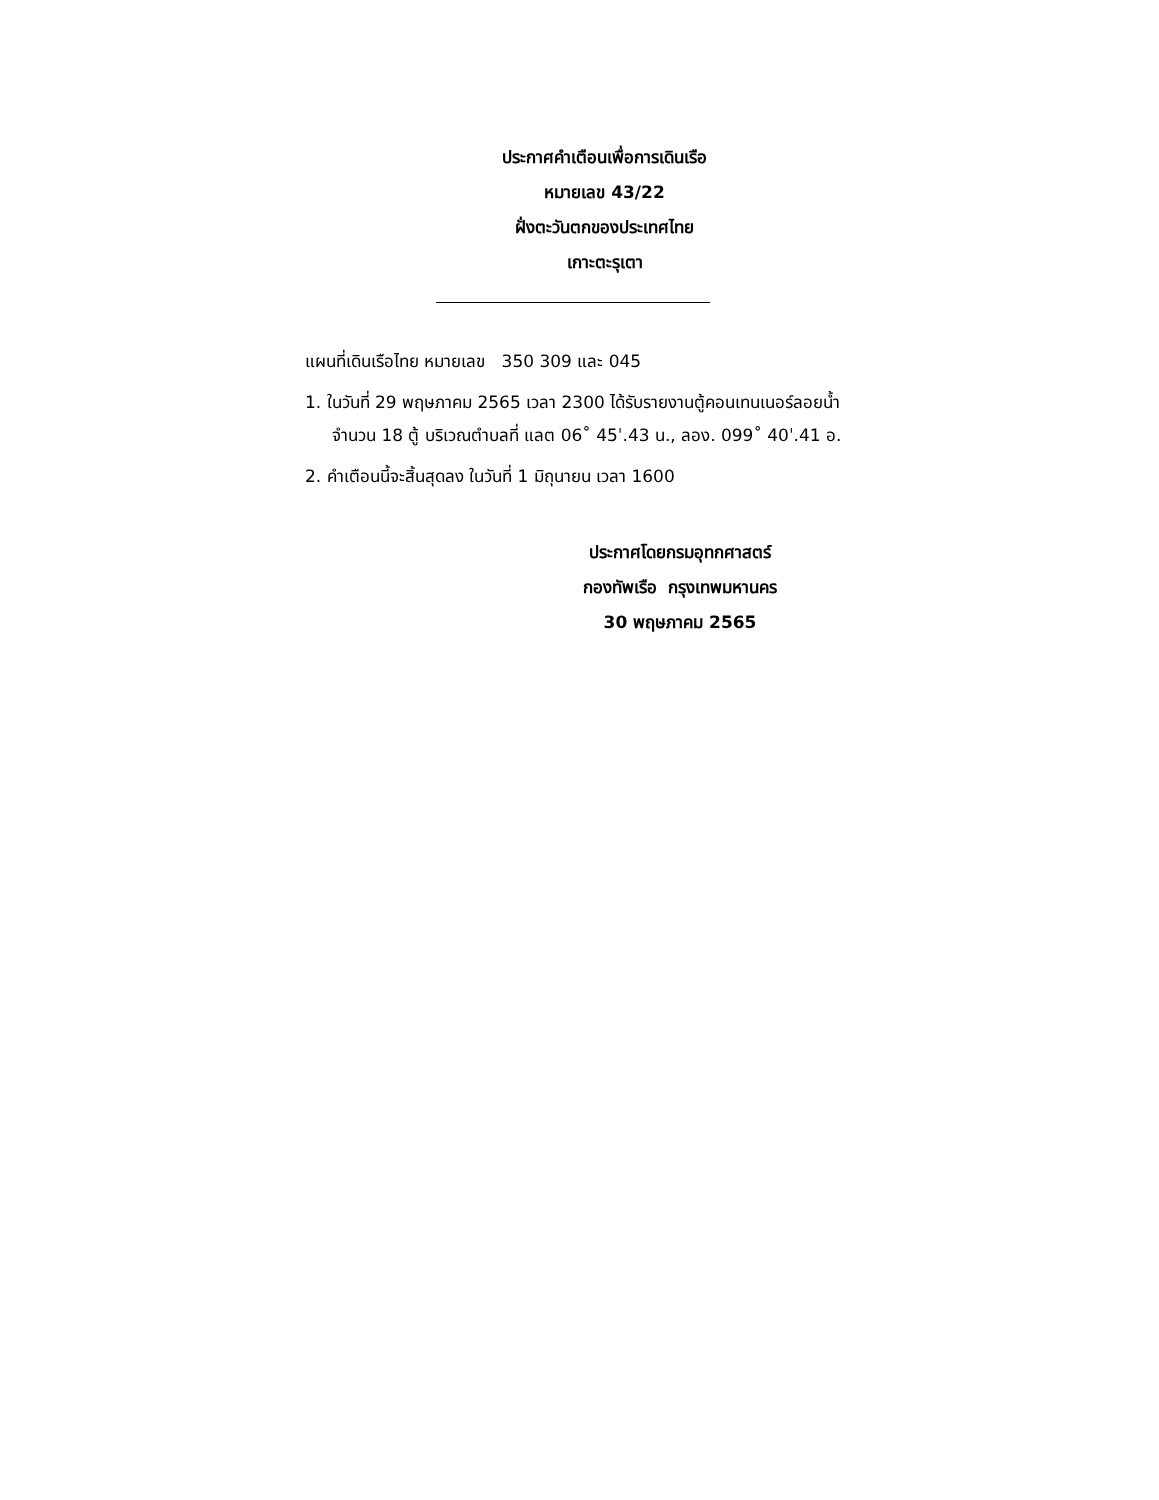ประกาศคำเตือนเพื่อการเดินเรือ
หมายเลข 43/22
ฝั่งตะวันตกของประเทศไทย
เกาะตะรุเตา
แผนที่เดินเรือไทย หมายเลข 350 309 และ 045
1. ในวันที่ 29 พฤษภาคม 2565 เวลา 2300 ได้รับรายงานตู้คอนเทนเนอร์ลอยน้ำ
จำนวน 18 ตู้ บริเวณตำบลที่ แลต 06˚ 45ˈ.43 น., ลอง. 099˚ 40ˈ.41 อ.
2. คำเตือนนี้จะสิ้นสุดลง ในวันที่ 1 มิถุนายน เวลา 1600
ประกาศโดยกรมอุทกศาสตร์
กองทัพเรือ กรุงเทพมหานคร
30 พฤษภาคม 2565